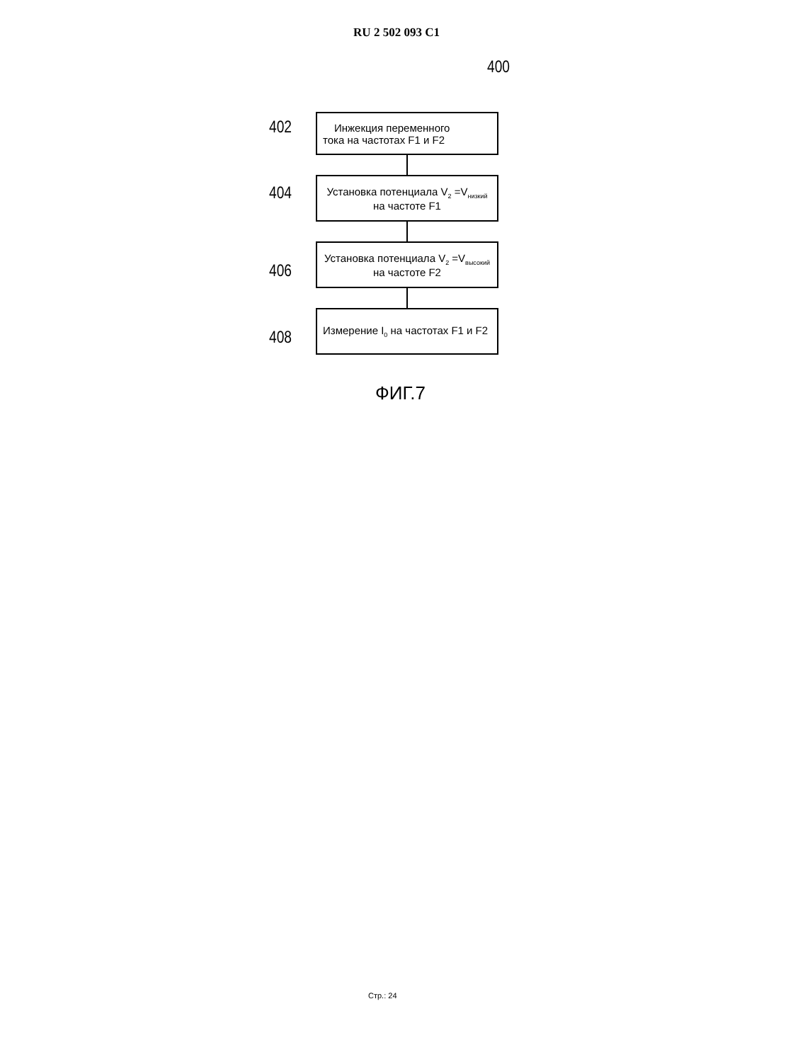RU 2 502 093 C1
400
402
Инжекция переменного
тока на частотах F1 и F2
404
Установка потенциала V<sub>2</sub> =V<sub>низкий</sub>
на частоте F1
406
Установка потенциала V<sub>2</sub> =V<sub>высокий</sub>
на частоте F2
408
Измерение I<sub>0</sub> на частотах F1 и F2
ФИГ.7
Стр.: 24